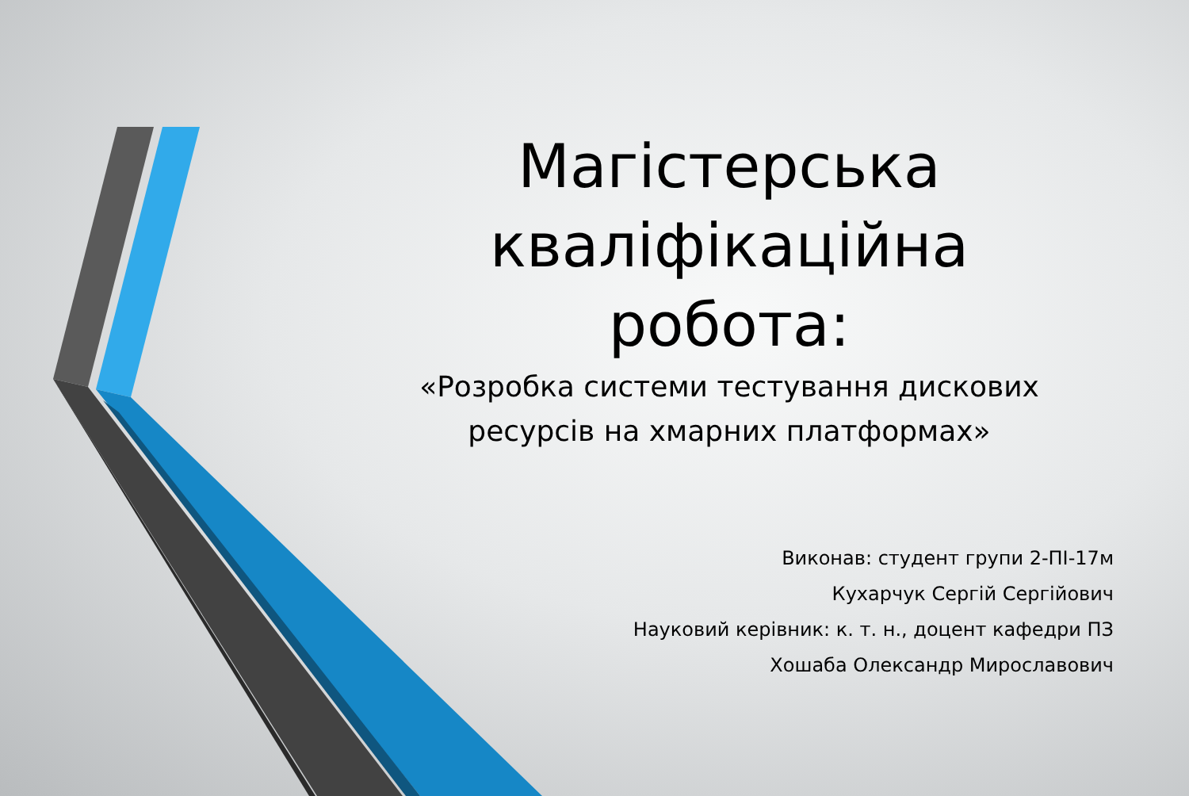Магістерська кваліфікаційна робота:
«Розробка системи тестування дискових ресурсів на хмарних платформах»
Виконав: студент групи 2-ПІ-17м
Кухарчук Сергій Сергійович
Науковий керівник: к. т. н., доцент кафедри ПЗ
Хошаба Олександр Мирославович